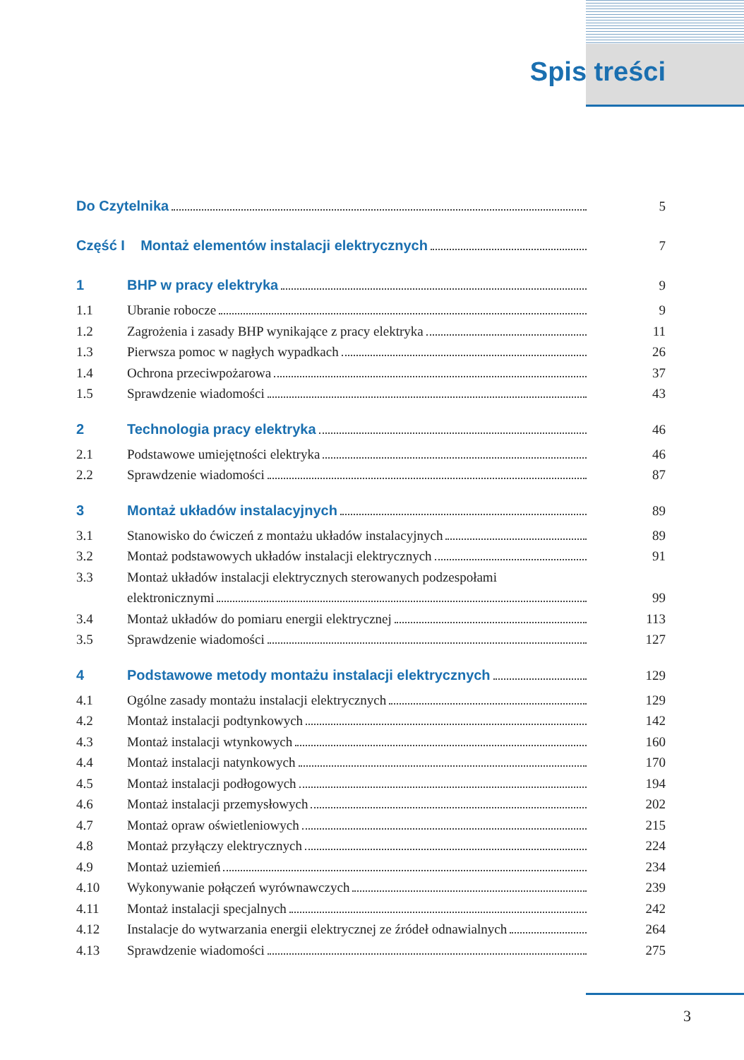Spis treści
Do Czytelnika 5
Część I Montaż elementów instalacji elektrycznych 7
1 BHP w pracy elektryka 9
1.1 Ubranie robocze 9
1.2 Zagrożenia i zasady BHP wynikające z pracy elektryka 11
1.3 Pierwsza pomoc w nagłych wypadkach 26
1.4 Ochrona przeciwpożarowa 37
1.5 Sprawdzenie wiadomości 43
2 Technologia pracy elektryka 46
2.1 Podstawowe umiejętności elektryka 46
2.2 Sprawdzenie wiadomości 87
3 Montaż układów instalacyjnych 89
3.1 Stanowisko do ćwiczeń z montażu układów instalacyjnych 89
3.2 Montaż podstawowych układów instalacji elektrycznych 91
3.3 Montaż układów instalacji elektrycznych sterowanych podzespołami
elektronicznymi 99
3.4 Montaż układów do pomiaru energii elektrycznej 113
3.5 Sprawdzenie wiadomości 127
4 Podstawowe metody montażu instalacji elektrycznych 129
4.1 Ogólne zasady montażu instalacji elektrycznych 129
4.2 Montaż instalacji podtynkowych 142
4.3 Montaż instalacji wtynkowych 160
4.4 Montaż instalacji natynkowych 170
4.5 Montaż instalacji podłogowych 194
4.6 Montaż instalacji przemysłowych 202
4.7 Montaż opraw oświetleniowych 215
4.8 Montaż przyłączy elektrycznych 224
4.9 Montaż uziemień 234
4.10 Wykonywanie połączeń wyrównawczych 239
4.11 Montaż instalacji specjalnych 242
4.12 Instalacje do wytwarzania energii elektrycznej ze źródeł odnawialnych 264
4.13 Sprawdzenie wiadomości 275
3